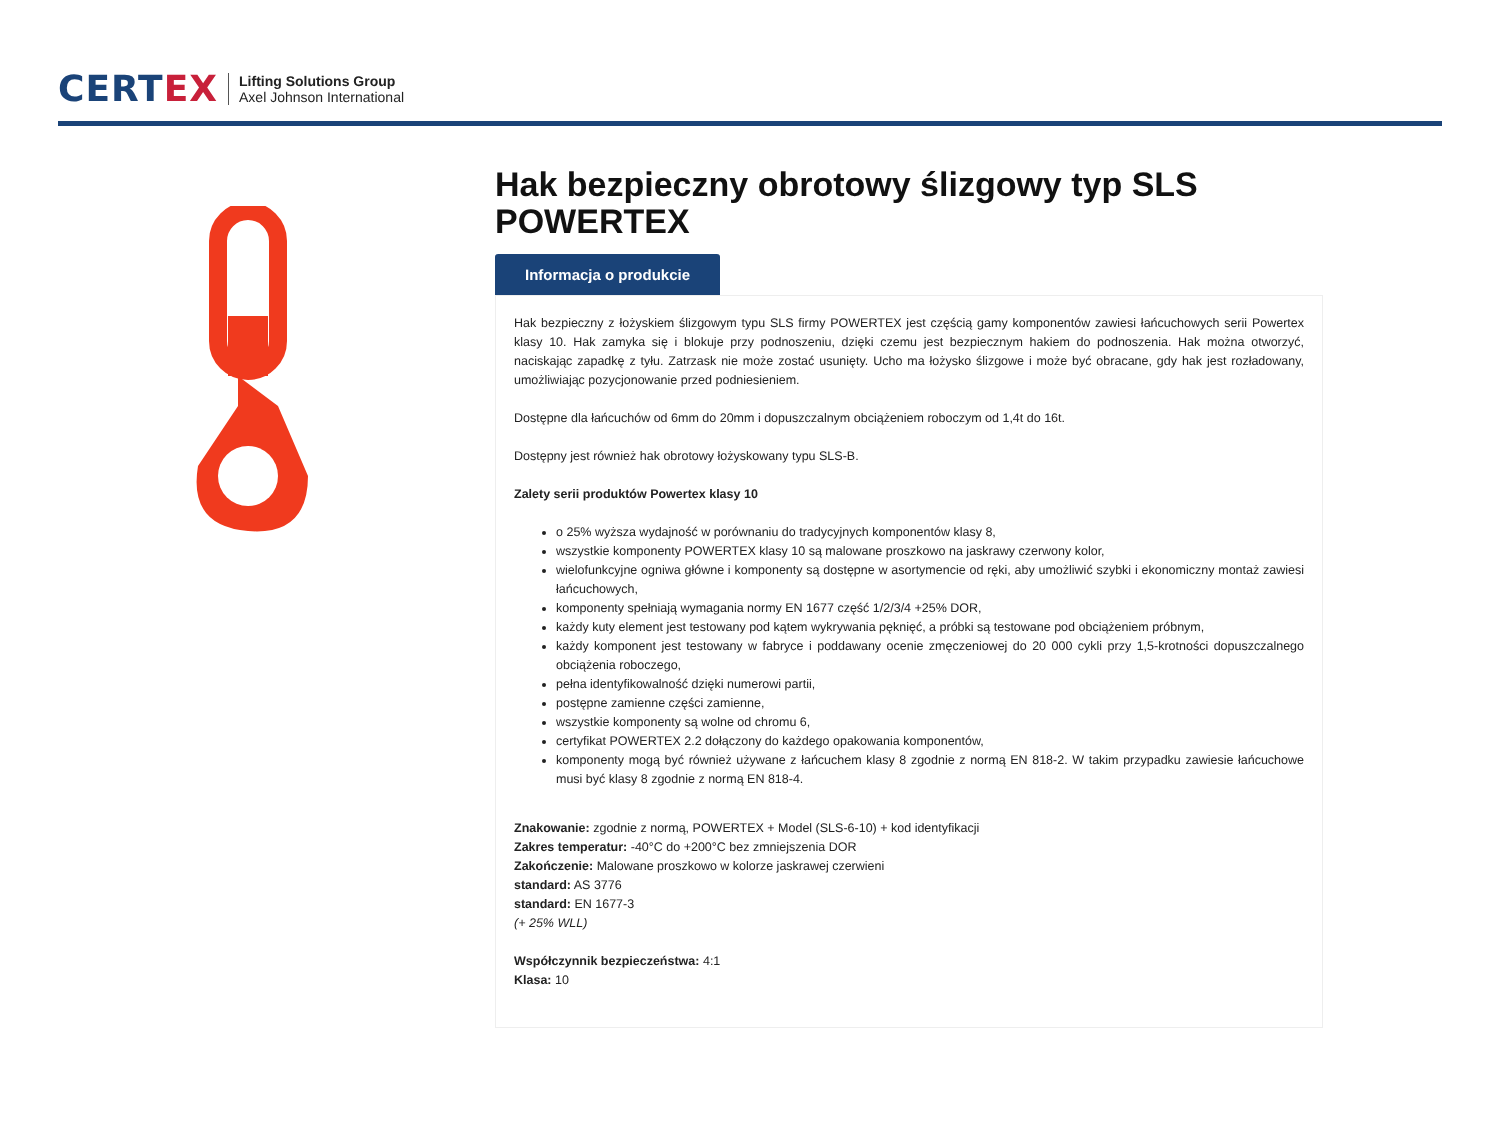CERTEX
Lifting Solutions Group
Axel Johnson International
Hak bezpieczny obrotowy ślizgowy typ SLS POWERTEX
Informacja o produkcie
Hak bezpieczny z łożyskiem ślizgowym typu SLS firmy POWERTEX jest częścią gamy komponentów zawiesi łańcuchowych serii Powertex klasy 10. Hak zamyka się i blokuje przy podnoszeniu, dzięki czemu jest bezpiecznym hakiem do podnoszenia. Hak można otworzyć, naciskając zapadkę z tyłu. Zatrzask nie może zostać usunięty. Ucho ma łożysko ślizgowe i może być obracane, gdy hak jest rozładowany, umożliwiając pozycjonowanie przed podniesieniem.
Dostępne dla łańcuchów od 6mm do 20mm i dopuszczalnym obciążeniem roboczym od 1,4t do 16t.
Dostępny jest również hak obrotowy łożyskowany typu SLS-B.
Zalety serii produktów Powertex klasy 10
o 25% wyższa wydajność w porównaniu do tradycyjnych komponentów klasy 8,
wszystkie komponenty POWERTEX klasy 10 są malowane proszkowo na jaskrawy czerwony kolor,
wielofunkcyjne ogniwa główne i komponenty są dostępne w asortymencie od ręki, aby umożliwić szybki i ekonomiczny montaż zawiesi łańcuchowych,
komponenty spełniają wymagania normy EN 1677 część 1/2/3/4 +25% DOR,
każdy kuty element jest testowany pod kątem wykrywania pęknięć, a próbki są testowane pod obciążeniem próbnym,
każdy komponent jest testowany w fabryce i poddawany ocenie zmęczeniowej do 20 000 cykli przy 1,5-krotności dopuszczalnego obciążenia roboczego,
pełna identyfikowalność dzięki numerowi partii,
postępne zamienne części zamienne,
wszystkie komponenty są wolne od chromu 6,
certyfikat POWERTEX 2.2 dołączony do każdego opakowania komponentów,
komponenty mogą być również używane z łańcuchem klasy 8 zgodnie z normą EN 818-2. W takim przypadku zawiesie łańcuchowe musi być klasy 8 zgodnie z normą EN 818-4.
Znakowanie: zgodnie z normą, POWERTEX + Model (SLS-6-10) + kod identyfikacji
Zakres temperatur: -40°C do +200°C bez zmniejszenia DOR
Zakończenie: Malowane proszkowo w kolorze jaskrawej czerwieni
standard: AS 3776
standard: EN 1677-3
(+ 25% WLL)
Współczynnik bezpieczeństwa: 4:1
Klasa: 10